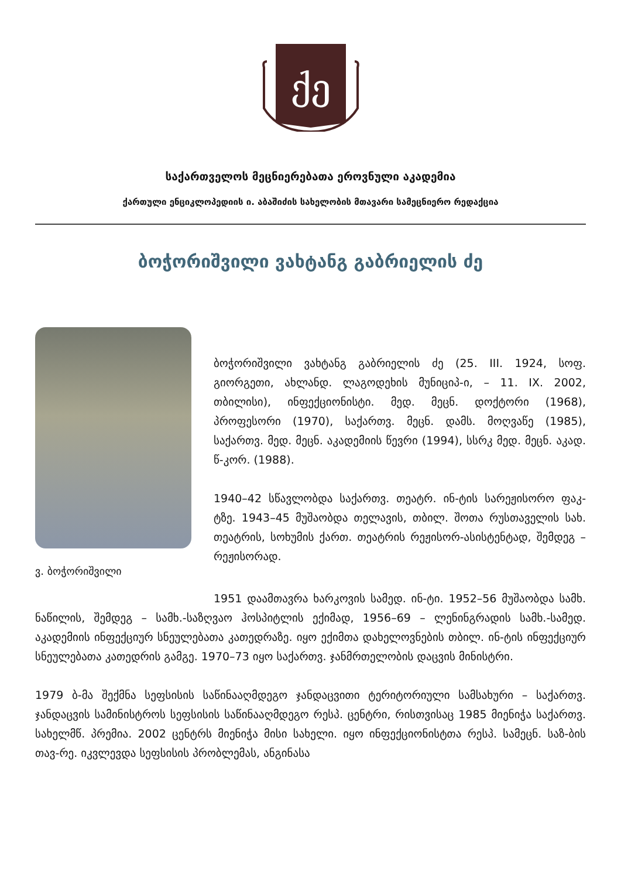ქე
საქართველოს მეცნიერებათა ეროვნული აკადემია
ქართული ენციკლოპედიის ი. აბაშიძის სახელობის მთავარი სამეცნიერო რედაქცია
ბოჭორიშვილი ვახტანგ გაბრიელის ძე
ვ. ბოჭორიშვილი
ბოჭორიშვილი ვახტანგ გაბრიელის ძე (25. III. 1924, სოფ. გიორგეთი, ახლანდ. ლაგოდეხის მუნიციპ-ი, – 11. IX. 2002, თბილისი), ინფექციონისტი. მედ. მეცნ. დოქტორი (1968), პროფესორი (1970), საქართვ. მეცნ. დამს. მოღვაწე (1985), საქართვ. მედ. მეცნ. აკადემიის წევრი (1994), სსრკ მედ. მეცნ. აკად. წ-კორ. (1988).
1940–42 სწავლობდა საქართვ. თეატრ. ინ-ტის სარეჟისორო ფაკ-ტზე. 1943–45 მუშაობდა თელავის, თბილ. შოთა რუსთაველის სახ. თეატრის, სოხუმის ქართ. თეატრის რეჟისორ-ასისტენტად, შემდეგ – რეჟისორად.
1951 დაამთავრა ხარკოვის სამედ. ინ-ტი. 1952–56 მუშაობდა სამხ. ნაწილის, შემდეგ – სამხ.-საზღვაო ჰოსპიტლის ექიმად, 1956–69 – ლენინგრადის სამხ.-სამედ. აკადემიის ინფექციურ სნეულებათა კათედრაზე. იყო ექიმთა დახელოვნების თბილ. ინ-ტის ინფექციურ სნეულებათა კათედრის გამგე. 1970–73 იყო საქართვ. ჯანმრთელობის დაცვის მინისტრი.
1979 ბ-მა შექმნა სეფსისის საწინააღმდეგო ჯანდაცვითი ტერიტორიული სამსახური – საქართვ. ჯანდაცვის სამინისტროს სეფსისის საწინააღმდეგო რესპ. ცენტრი, რისთვისაც 1985 მიენიჭა საქართვ. სახელმწ. პრემია. 2002 ცენტრს მიენიჭა მისი სახელი. იყო ინფექციონისტთა რესპ. სამეცნ. საზ-ბის თავ-რე. იკვლევდა სეფსისის პრობლემას, ანგინასა